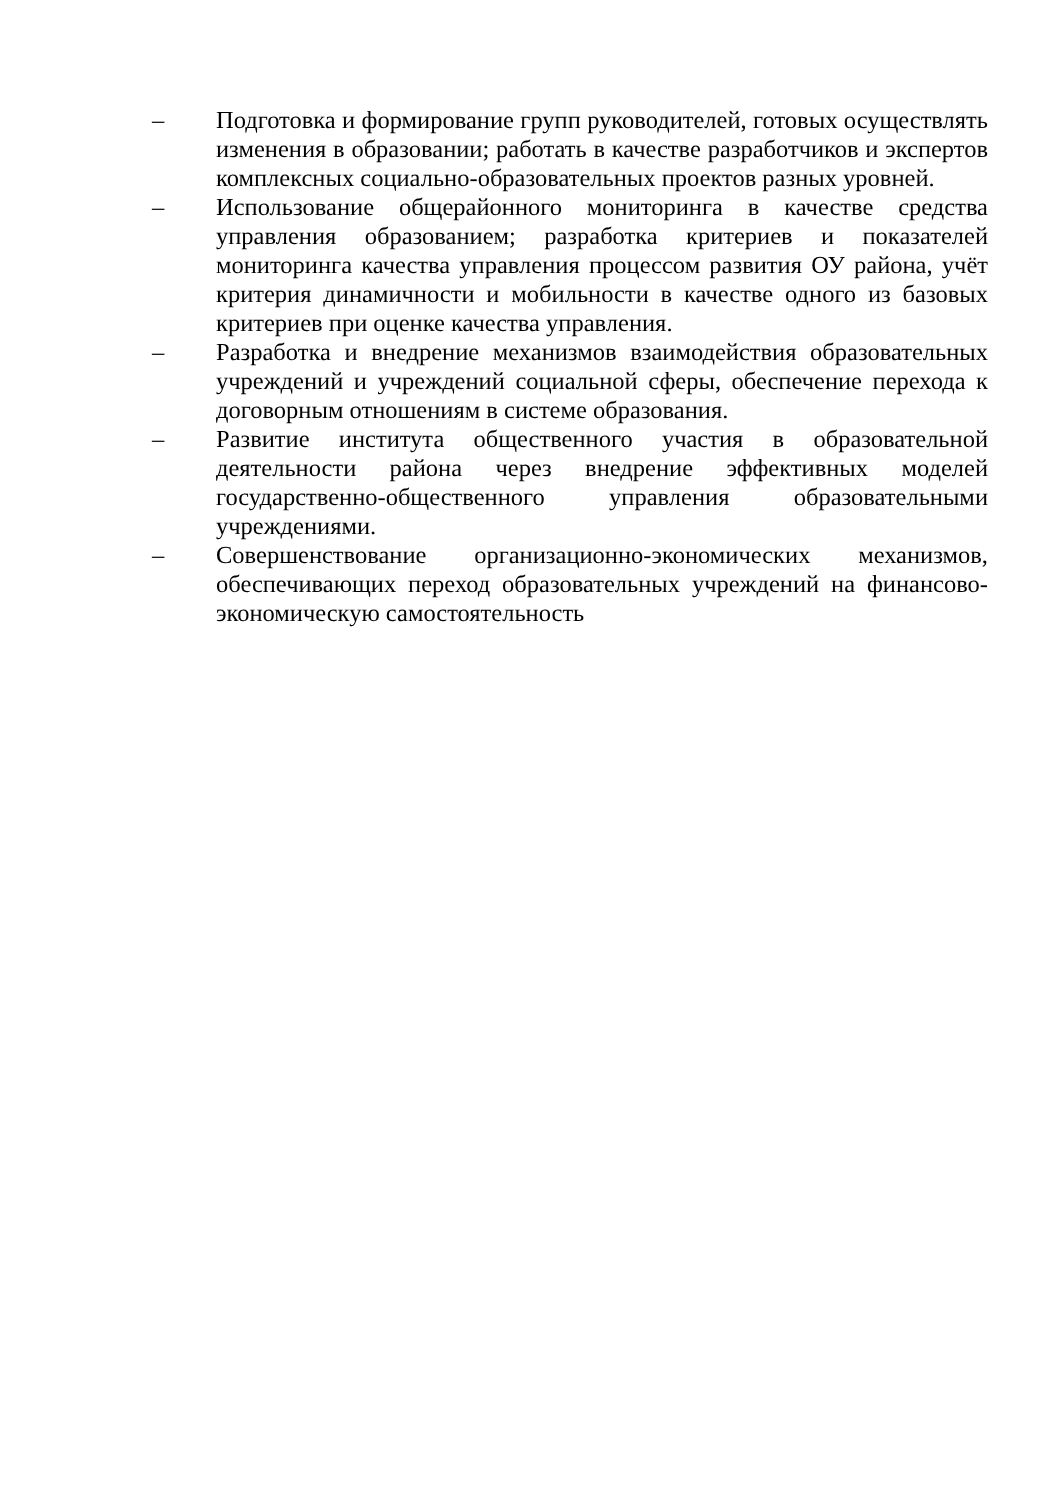– Подготовка и формирование групп руководителей, готовых осуществлять изменения в образовании; работать в качестве разработчиков и экспертов комплексных социально-образовательных проектов разных уровней.
– Использование общерайонного мониторинга в качестве средства управления образованием; разработка критериев и показателей мониторинга качества управления процессом развития ОУ района, учёт критерия динамичности и мобильности в качестве одного из базовых критериев при оценке качества управления.
– Разработка и внедрение механизмов взаимодействия образовательных учреждений и учреждений социальной сферы, обеспечение перехода к договорным отношениям в системе образования.
– Развитие института общественного участия в образовательной деятельности района через внедрение эффективных моделей государственно-общественного управления образовательными учреждениями.
– Совершенствование организационно-экономических механизмов, обеспечивающих переход образовательных учреждений на финансово-экономическую самостоятельность